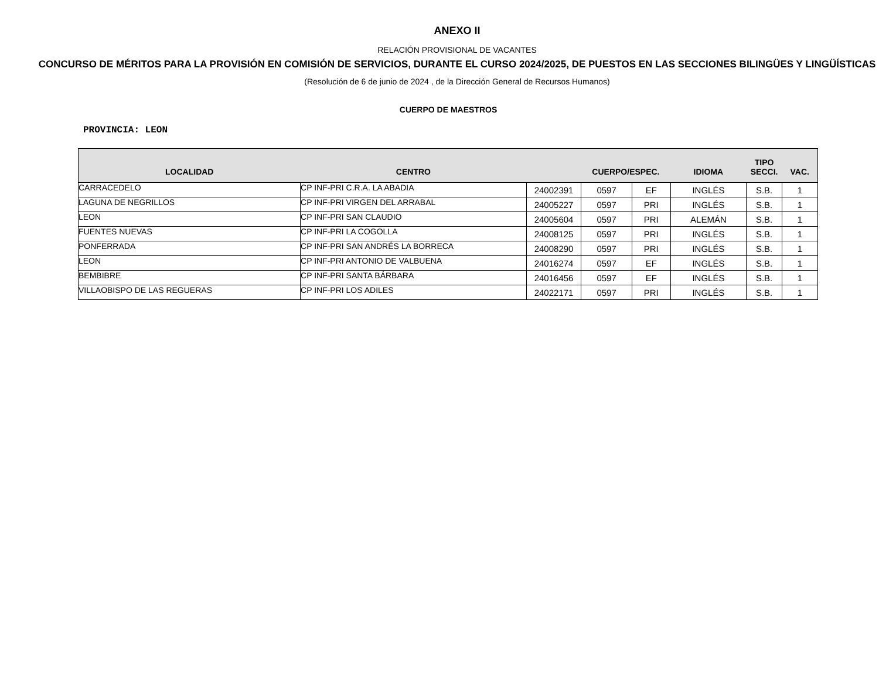ANEXO II
RELACIÓN PROVISIONAL DE VACANTES
CONCURSO DE MÉRITOS PARA LA PROVISIÓN EN COMISIÓN DE SERVICIOS, DURANTE EL CURSO 2024/2025, DE PUESTOS EN LAS SECCIONES BILINGÜES Y LINGÜÍSTICAS
(Resolución de 6 de junio de 2024 , de la Dirección General de Recursos Humanos)
CUERPO DE MAESTROS
PROVINCIA: LEON
| LOCALIDAD | CENTRO | | CUERPO/ESPEC. | | IDIOMA | TIPO SECCI. | VAC. |
| --- | --- | --- | --- | --- | --- | --- | --- |
| CARRACEDELO | CP INF-PRI C.R.A. LA ABADIA | 24002391 | 0597 | EF | INGLÉS | S.B. | 1 |
| LAGUNA DE NEGRILLOS | CP INF-PRI VIRGEN DEL ARRABAL | 24005227 | 0597 | PRI | INGLÉS | S.B. | 1 |
| LEON | CP INF-PRI SAN CLAUDIO | 24005604 | 0597 | PRI | ALEMÁN | S.B. | 1 |
| FUENTES NUEVAS | CP INF-PRI LA COGOLLA | 24008125 | 0597 | PRI | INGLÉS | S.B. | 1 |
| PONFERRADA | CP INF-PRI SAN ANDRÉS LA BORRECA | 24008290 | 0597 | PRI | INGLÉS | S.B. | 1 |
| LEON | CP INF-PRI ANTONIO DE VALBUENA | 24016274 | 0597 | EF | INGLÉS | S.B. | 1 |
| BEMBIBRE | CP INF-PRI SANTA BÁRBARA | 24016456 | 0597 | EF | INGLÉS | S.B. | 1 |
| VILLAOBISPO DE LAS REGUERAS | CP INF-PRI LOS ADILES | 24022171 | 0597 | PRI | INGLÉS | S.B. | 1 |